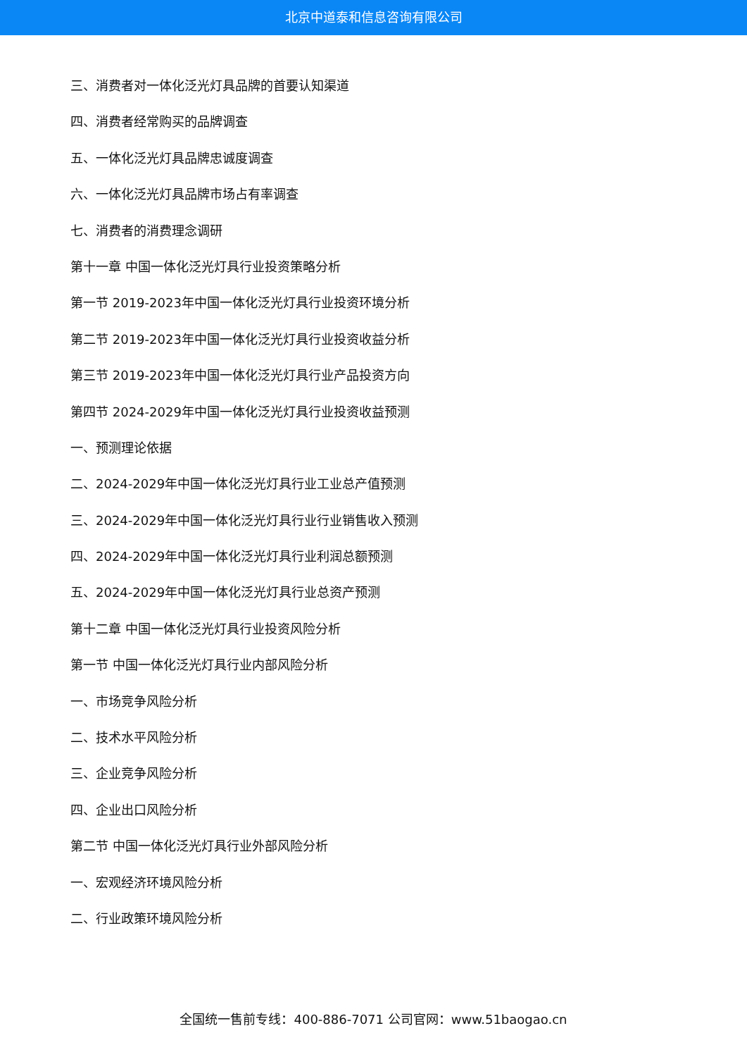北京中道泰和信息咨询有限公司
三、消费者对一体化泛光灯具品牌的首要认知渠道
四、消费者经常购买的品牌调查
五、一体化泛光灯具品牌忠诚度调查
六、一体化泛光灯具品牌市场占有率调查
七、消费者的消费理念调研
第十一章 中国一体化泛光灯具行业投资策略分析
第一节 2019-2023年中国一体化泛光灯具行业投资环境分析
第二节 2019-2023年中国一体化泛光灯具行业投资收益分析
第三节 2019-2023年中国一体化泛光灯具行业产品投资方向
第四节 2024-2029年中国一体化泛光灯具行业投资收益预测
一、预测理论依据
二、2024-2029年中国一体化泛光灯具行业工业总产值预测
三、2024-2029年中国一体化泛光灯具行业行业销售收入预测
四、2024-2029年中国一体化泛光灯具行业利润总额预测
五、2024-2029年中国一体化泛光灯具行业总资产预测
第十二章 中国一体化泛光灯具行业投资风险分析
第一节 中国一体化泛光灯具行业内部风险分析
一、市场竞争风险分析
二、技术水平风险分析
三、企业竞争风险分析
四、企业出口风险分析
第二节 中国一体化泛光灯具行业外部风险分析
一、宏观经济环境风险分析
二、行业政策环境风险分析
全国统一售前专线：400-886-7071 公司官网：www.51baogao.cn